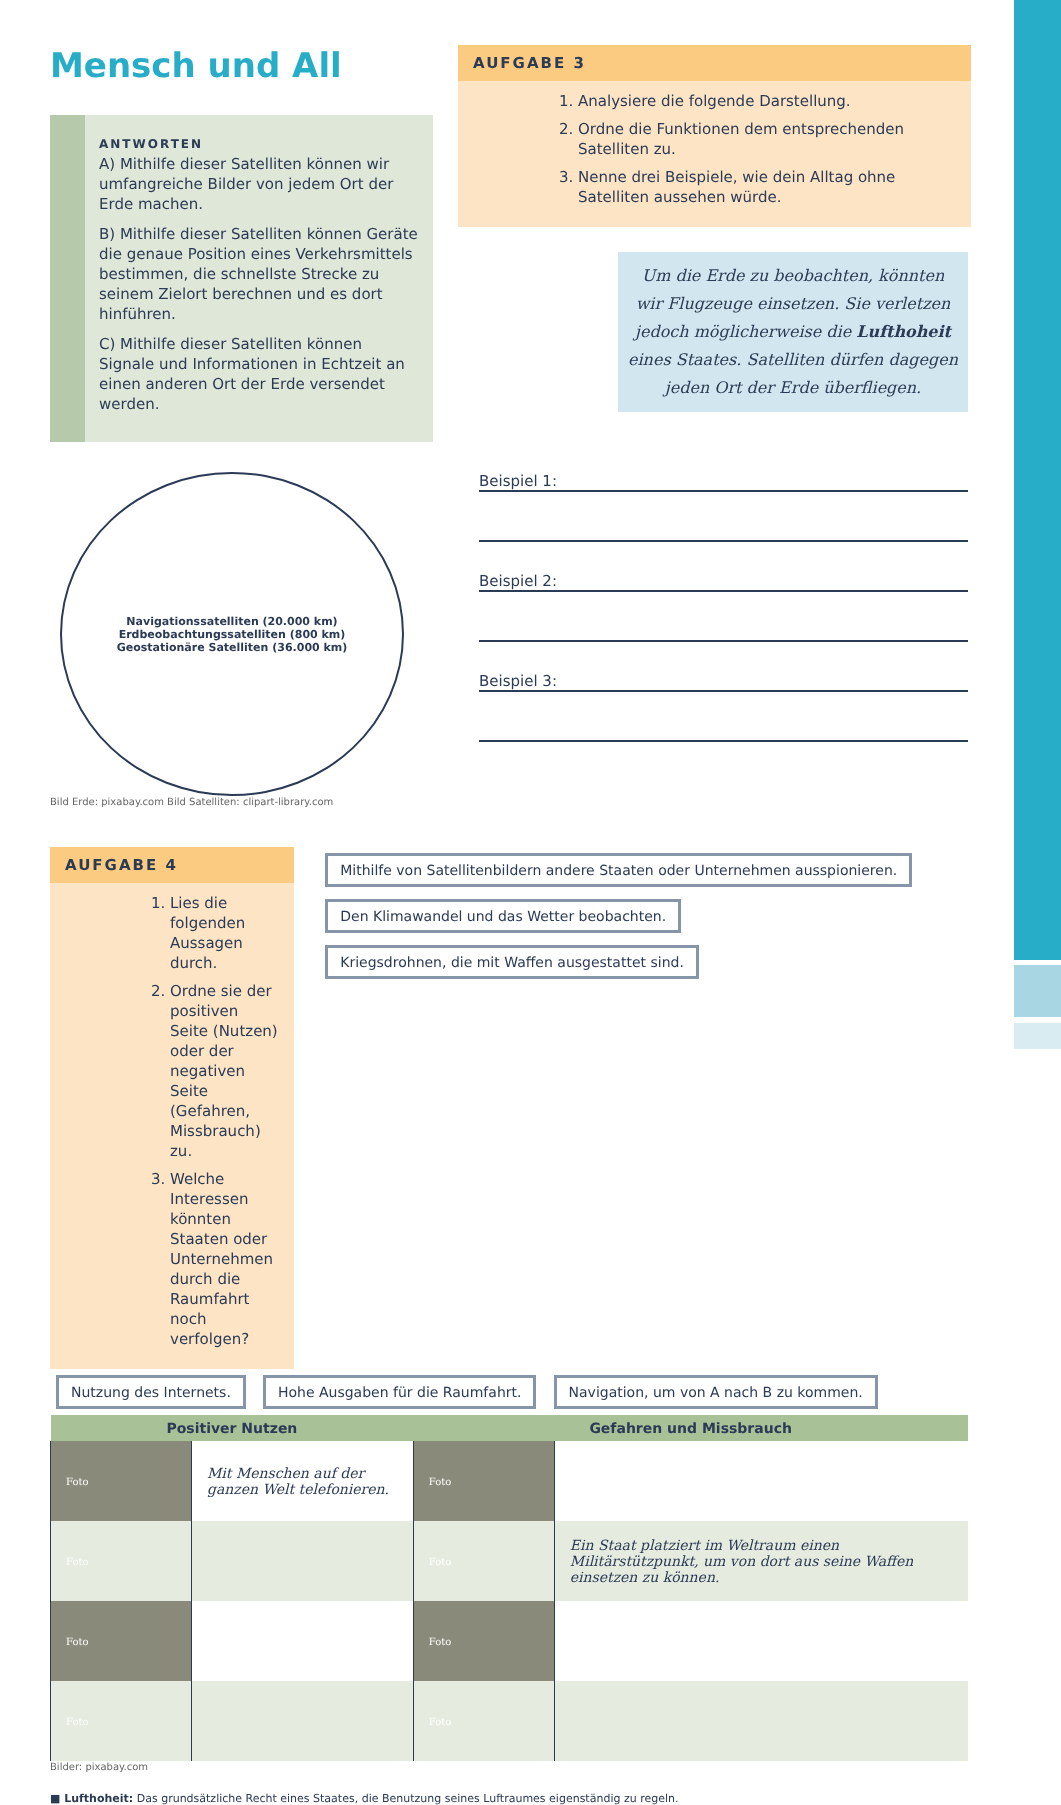Mensch und All
ANTWORTEN
A) Mithilfe dieser Satelliten können wir umfangreiche Bilder von jedem Ort der Erde machen.
B) Mithilfe dieser Satelliten können Geräte die genaue Position eines Verkehrsmittels bestimmen, die schnellste Strecke zu seinem Zielort berechnen und es dort hinführen.
C) Mithilfe dieser Satelliten können Signale und Informationen in Echtzeit an einen anderen Ort der Erde versendet werden.
AUFGABE 3
1. Analysiere die folgende Darstellung.
2. Ordne die Funktionen dem entsprechenden Satelliten zu.
3. Nenne drei Beispiele, wie dein Alltag ohne Satelliten aussehen würde.
Um die Erde zu beobachten, könnten wir Flugzeuge einsetzen. Sie verletzen jedoch möglicherweise die Lufthoheit eines Staates. Satelliten dürfen dagegen jeden Ort der Erde überfliegen.
Navigationssatelliten (20.000 km)
Erdbeobachtungssatelliten (800 km)
Geostationäre Satelliten (36.000 km)
Bild Erde: pixabay.com Bild Satelliten: clipart-library.com
Beispiel 1:
Beispiel 2:
Beispiel 3:
AUFGABE 4
1. Lies die folgenden Aussagen durch.
2. Ordne sie der positiven Seite (Nutzen) oder der negativen Seite (Gefahren, Missbrauch) zu.
3. Welche Interessen könnten Staaten oder Unternehmen durch die Raumfahrt noch verfolgen?
Mithilfe von Satellitenbildern andere Staaten oder Unternehmen ausspionieren. Den Klimawandel und das Wetter beobachten. Kriegsdrohnen, die mit Waffen ausgestattet sind.
Nutzung des Internets. Hohe Ausgaben für die Raumfahrt. Navigation, um von A nach B zu kommen.
| Positiver Nutzen | | Gefahren und Missbrauch | |
| --- | --- | --- | --- |
| Foto | Mit Menschen auf der ganzen Welt telefonieren. | Foto | |
| Foto | | Foto | Ein Staat platziert im Weltraum einen Militärstützpunkt, um von dort aus seine Waffen einsetzen zu können. |
| Foto | | Foto | |
| Foto | | Foto | |
Bilder: pixabay.com
■ Lufthoheit: Das grundsätzliche Recht eines Staates, die Benutzung seines Luftraumes eigenständig zu regeln.